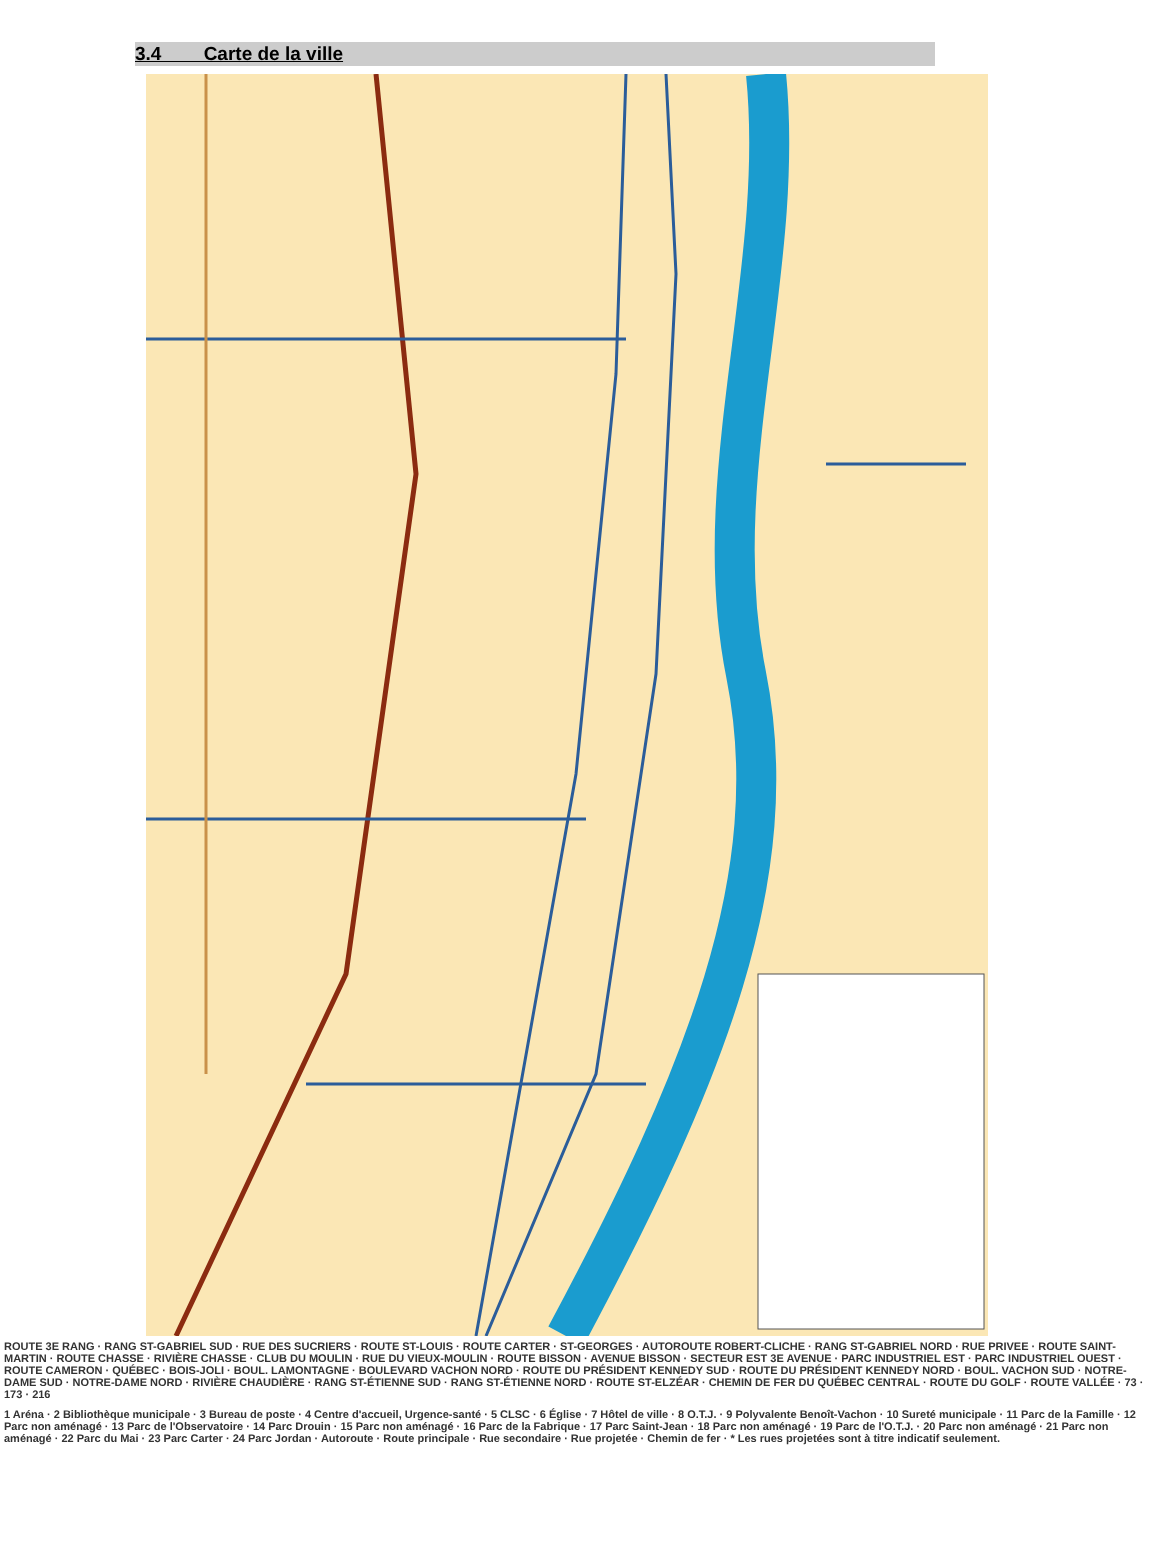3.4 Carte de la ville
ROUTE 3E RANG · RANG ST-GABRIEL SUD · RUE DES SUCRIERS · ROUTE ST-LOUIS · ROUTE CARTER · ST-GEORGES · AUTOROUTE ROBERT-CLICHE · RANG ST-GABRIEL NORD · RUE PRIVEE · ROUTE SAINT-MARTIN · ROUTE CHASSE · RIVIÈRE CHASSE · CLUB DU MOULIN · RUE DU VIEUX-MOULIN · ROUTE BISSON · AVENUE BISSON · SECTEUR EST 3E AVENUE · PARC INDUSTRIEL EST · PARC INDUSTRIEL OUEST · ROUTE CAMERON · QUÉBEC · BOIS-JOLI · BOUL. LAMONTAGNE · BOULEVARD VACHON NORD · ROUTE DU PRÉSIDENT KENNEDY SUD · ROUTE DU PRÉSIDENT KENNEDY NORD · BOUL. VACHON SUD · NOTRE-DAME SUD · NOTRE-DAME NORD · RIVIÈRE CHAUDIÈRE · RANG ST-ÉTIENNE SUD · RANG ST-ÉTIENNE NORD · ROUTE ST-ELZÉAR · CHEMIN DE FER DU QUÉBEC CENTRAL · ROUTE DU GOLF · ROUTE VALLÉE · 73 · 173 · 216
1 Aréna · 2 Bibliothèque municipale · 3 Bureau de poste · 4 Centre d'accueil, Urgence-santé · 5 CLSC · 6 Église · 7 Hôtel de ville · 8 O.T.J. · 9 Polyvalente Benoît-Vachon · 10 Sureté municipale · 11 Parc de la Famille · 12 Parc non aménagé · 13 Parc de l'Observatoire · 14 Parc Drouin · 15 Parc non aménagé · 16 Parc de la Fabrique · 17 Parc Saint-Jean · 18 Parc non aménagé · 19 Parc de l'O.T.J. · 20 Parc non aménagé · 21 Parc non aménagé · 22 Parc du Mai · 23 Parc Carter · 24 Parc Jordan · Autoroute · Route principale · Rue secondaire · Rue projetée · Chemin de fer · * Les rues projetées sont à titre indicatif seulement.